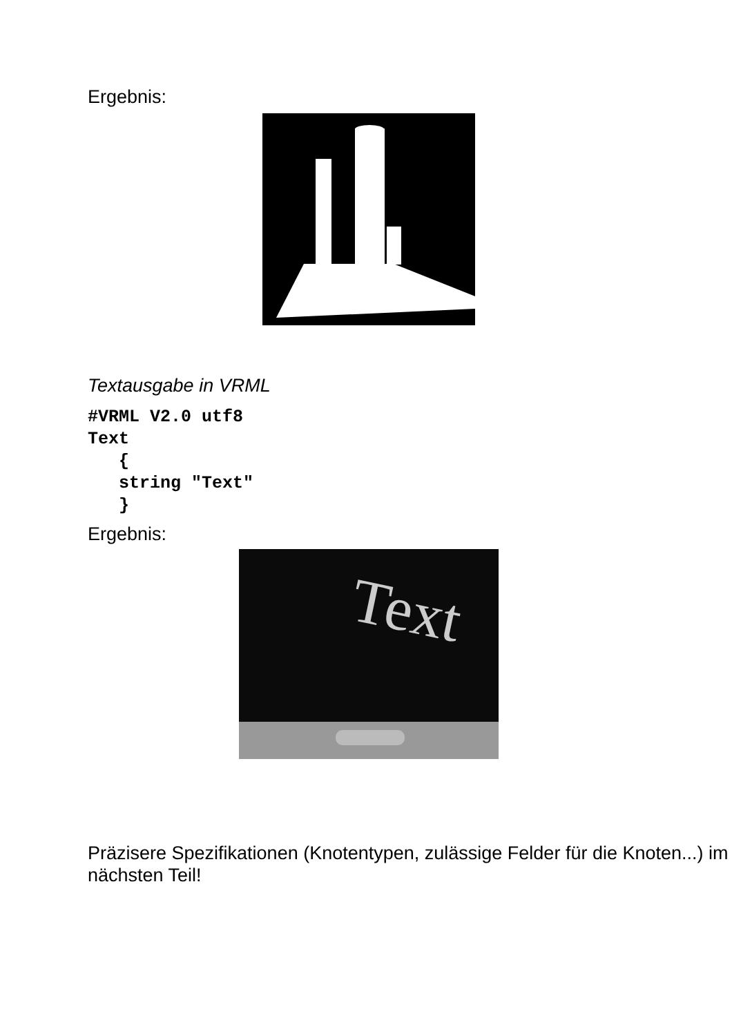Ergebnis:
Textausgabe in VRML
#VRML V2.0 utf8
Text
   {
   string "Text"
   }
Ergebnis:
Text
Präzisere Spezifikationen (Knotentypen, zulässige Felder für die Knoten...) im nächsten Teil!